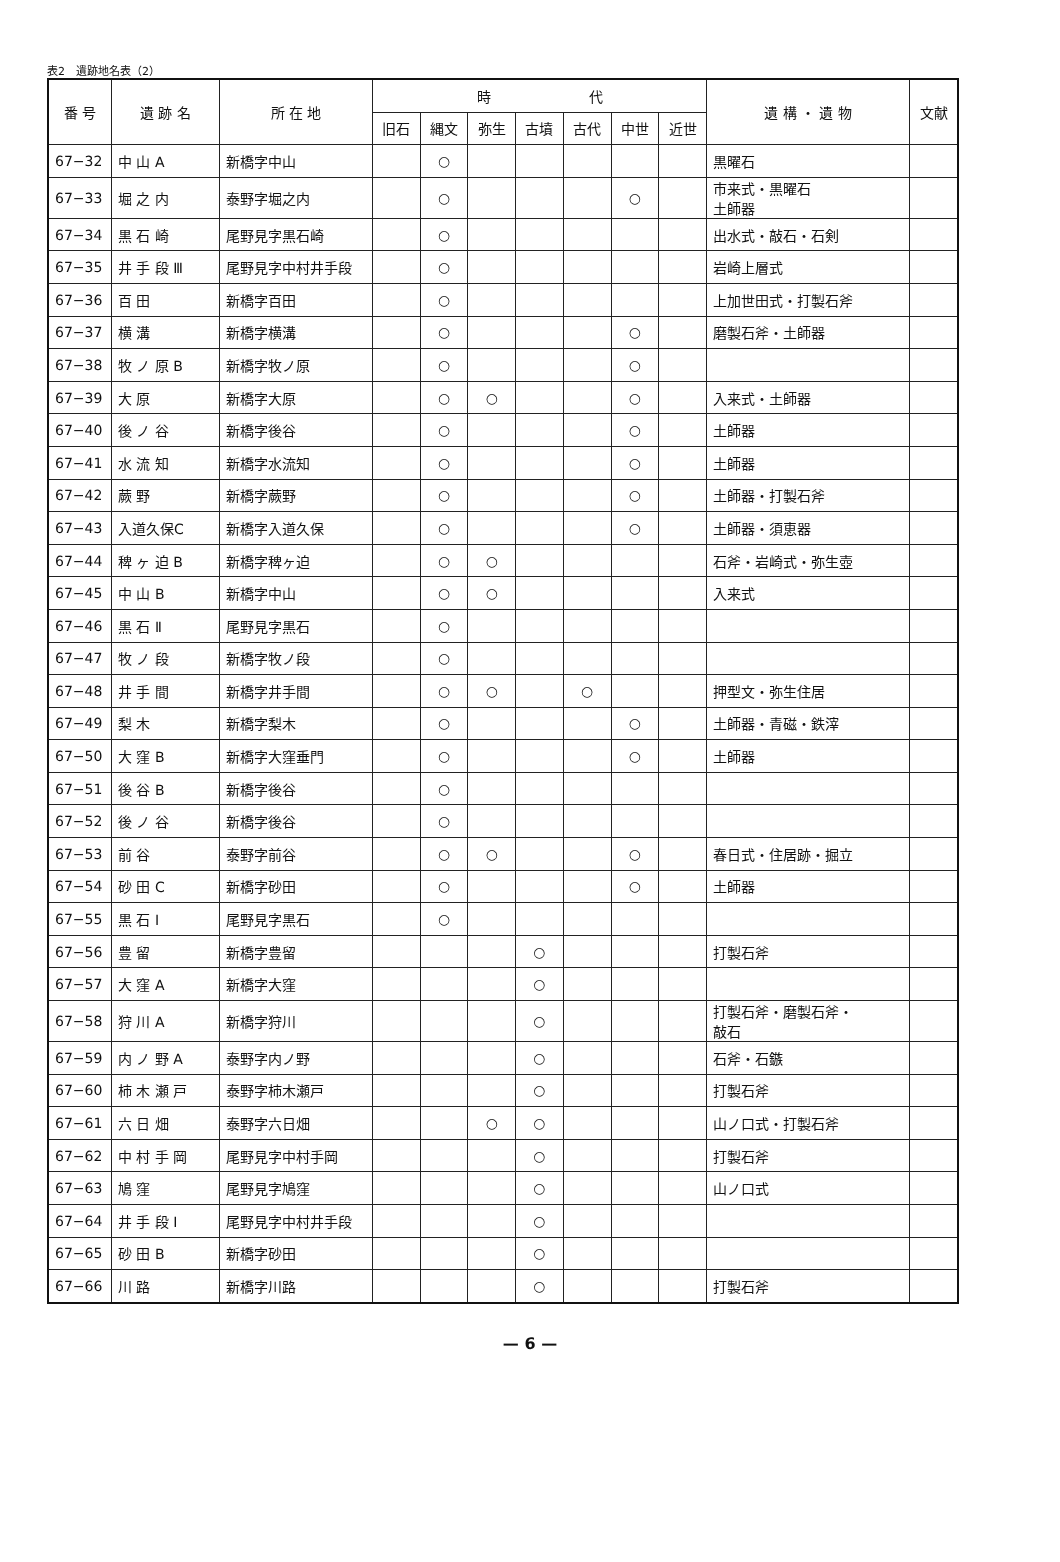表2　遺跡地名表（2）
| 番 号 | 遺 跡 名 | 所 在 地 | 時 代 | | | | | | | 遺 構 ・ 遺 物 | 文献 |
| --- | --- | --- | --- | --- | --- | --- | --- | --- | --- | --- | --- |
| | | | 旧石 | 縄文 | 弥生 | 古墳 | 古代 | 中世 | 近世 | | |
| 67−32 | 中 山 A | 新橋字中山 | | ○ | | | | | | 黒曜石 | |
| 67−33 | 堀 之 内 | 泰野字堀之内 | | ○ | | | | ○ | | 市来式・黒曜石 土師器 | |
| 67−34 | 黒 石 崎 | 尾野見字黒石崎 | | ○ | | | | | | 出水式・敲石・石剣 | |
| 67−35 | 井 手 段 Ⅲ | 尾野見字中村井手段 | | ○ | | | | | | 岩崎上層式 | |
| 67−36 | 百 田 | 新橋字百田 | | ○ | | | | | | 上加世田式・打製石斧 | |
| 67−37 | 横 溝 | 新橋字横溝 | | ○ | | | | ○ | | 磨製石斧・土師器 | |
| 67−38 | 牧 ノ 原 B | 新橋字牧ノ原 | | ○ | | | | ○ | | | |
| 67−39 | 大 原 | 新橋字大原 | | ○ | ○ | | | ○ | | 入来式・土師器 | |
| 67−40 | 後 ノ 谷 | 新橋字後谷 | | ○ | | | | ○ | | 土師器 | |
| 67−41 | 水 流 知 | 新橋字水流知 | | ○ | | | | ○ | | 土師器 | |
| 67−42 | 蕨 野 | 新橋字蕨野 | | ○ | | | | ○ | | 土師器・打製石斧 | |
| 67−43 | 入道久保C | 新橋字入道久保 | | ○ | | | | ○ | | 土師器・須恵器 | |
| 67−44 | 稗 ヶ 迫 B | 新橋字稗ヶ迫 | | ○ | ○ | | | | | 石斧・岩崎式・弥生壺 | |
| 67−45 | 中 山 B | 新橋字中山 | | ○ | ○ | | | | | 入来式 | |
| 67−46 | 黒 石 Ⅱ | 尾野見字黒石 | | ○ | | | | | | | |
| 67−47 | 牧 ノ 段 | 新橋字牧ノ段 | | ○ | | | | | | | |
| 67−48 | 井 手 間 | 新橋字井手間 | | ○ | ○ | | ○ | | | 押型文・弥生住居 | |
| 67−49 | 梨 木 | 新橋字梨木 | | ○ | | | | ○ | | 土師器・青磁・鉄滓 | |
| 67−50 | 大 窪 B | 新橋字大窪垂門 | | ○ | | | | ○ | | 土師器 | |
| 67−51 | 後 谷 B | 新橋字後谷 | | ○ | | | | | | | |
| 67−52 | 後 ノ 谷 | 新橋字後谷 | | ○ | | | | | | | |
| 67−53 | 前 谷 | 泰野字前谷 | | ○ | ○ | | | ○ | | 春日式・住居跡・掘立 | |
| 67−54 | 砂 田 C | 新橋字砂田 | | ○ | | | | ○ | | 土師器 | |
| 67−55 | 黒 石 Ⅰ | 尾野見字黒石 | | ○ | | | | | | | |
| 67−56 | 豊 留 | 新橋字豊留 | | | | ○ | | | | 打製石斧 | |
| 67−57 | 大 窪 A | 新橋字大窪 | | | | ○ | | | | | |
| 67−58 | 狩 川 A | 新橋字狩川 | | | | ○ | | | | 打製石斧・磨製石斧・ 敲石 | |
| 67−59 | 内 ノ 野 A | 泰野字内ノ野 | | | | ○ | | | | 石斧・石鏃 | |
| 67−60 | 柿 木 瀬 戸 | 泰野字柿木瀬戸 | | | | ○ | | | | 打製石斧 | |
| 67−61 | 六 日 畑 | 泰野字六日畑 | | | ○ | ○ | | | | 山ノ口式・打製石斧 | |
| 67−62 | 中 村 手 岡 | 尾野見字中村手岡 | | | | ○ | | | | 打製石斧 | |
| 67−63 | 鳩 窪 | 尾野見字鳩窪 | | | | ○ | | | | 山ノ口式 | |
| 67−64 | 井 手 段 Ⅰ | 尾野見字中村井手段 | | | | ○ | | | | | |
| 67−65 | 砂 田 B | 新橋字砂田 | | | | ○ | | | | | |
| 67−66 | 川 路 | 新橋字川路 | | | | ○ | | | | 打製石斧 | |
— 6 —